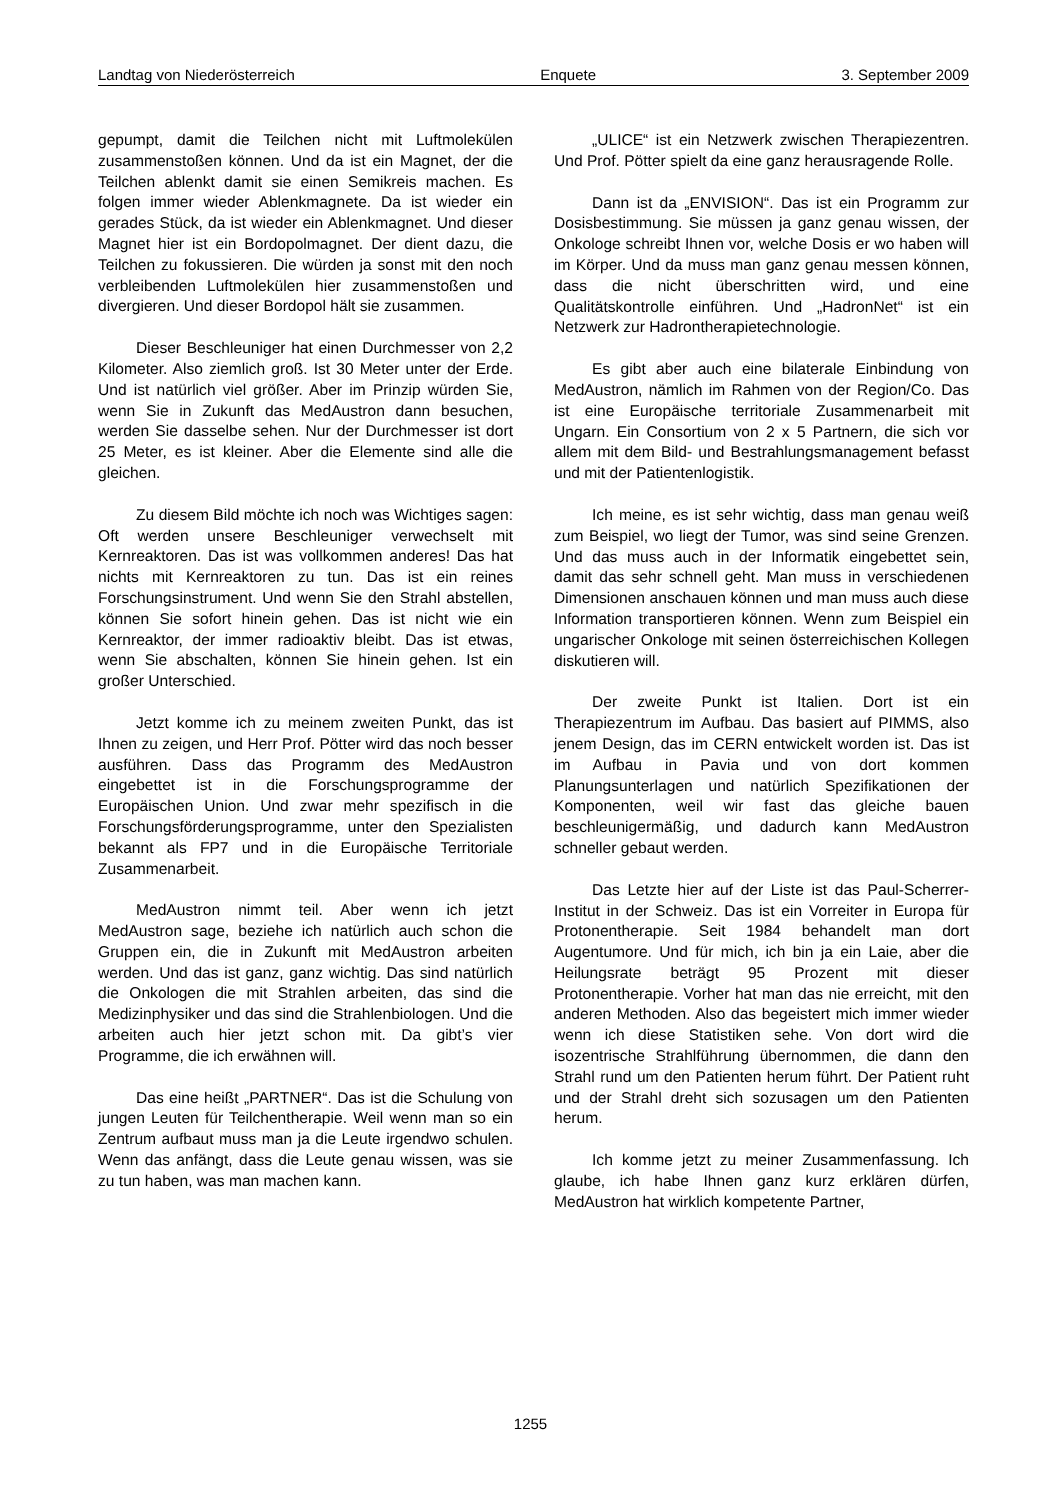Landtag von Niederösterreich Enquete 3. September 2009
gepumpt, damit die Teilchen nicht mit Luftmolekülen zusammenstoßen können. Und da ist ein Magnet, der die Teilchen ablenkt damit sie einen Semikreis machen. Es folgen immer wieder Ablenkmagnete. Da ist wieder ein gerades Stück, da ist wieder ein Ablenkmagnet. Und dieser Magnet hier ist ein Bordopolmagnet. Der dient dazu, die Teilchen zu fokussieren. Die würden ja sonst mit den noch verbleibenden Luftmolekülen hier zusammenstoßen und divergieren. Und dieser Bordopol hält sie zusammen.
Dieser Beschleuniger hat einen Durchmesser von 2,2 Kilometer. Also ziemlich groß. Ist 30 Meter unter der Erde. Und ist natürlich viel größer. Aber im Prinzip würden Sie, wenn Sie in Zukunft das MedAustron dann besuchen, werden Sie dasselbe sehen. Nur der Durchmesser ist dort 25 Meter, es ist kleiner. Aber die Elemente sind alle die gleichen.
Zu diesem Bild möchte ich noch was Wichtiges sagen: Oft werden unsere Beschleuniger verwechselt mit Kernreaktoren. Das ist was vollkommen anderes! Das hat nichts mit Kernreaktoren zu tun. Das ist ein reines Forschungsinstrument. Und wenn Sie den Strahl abstellen, können Sie sofort hinein gehen. Das ist nicht wie ein Kernreaktor, der immer radioaktiv bleibt. Das ist etwas, wenn Sie abschalten, können Sie hinein gehen. Ist ein großer Unterschied.
Jetzt komme ich zu meinem zweiten Punkt, das ist Ihnen zu zeigen, und Herr Prof. Pötter wird das noch besser ausführen. Dass das Programm des MedAustron eingebettet ist in die Forschungsprogramme der Europäischen Union. Und zwar mehr spezifisch in die Forschungsförderungsprogramme, unter den Spezialisten bekannt als FP7 und in die Europäische Territoriale Zusammenarbeit.
MedAustron nimmt teil. Aber wenn ich jetzt MedAustron sage, beziehe ich natürlich auch schon die Gruppen ein, die in Zukunft mit MedAustron arbeiten werden. Und das ist ganz, ganz wichtig. Das sind natürlich die Onkologen die mit Strahlen arbeiten, das sind die Medizinphysiker und das sind die Strahlenbiologen. Und die arbeiten auch hier jetzt schon mit. Da gibt’s vier Programme, die ich erwähnen will.
Das eine heißt „PARTNER“. Das ist die Schulung von jungen Leuten für Teilchentherapie. Weil wenn man so ein Zentrum aufbaut muss man ja die Leute irgendwo schulen. Wenn das anfängt, dass die Leute genau wissen, was sie zu tun haben, was man machen kann.
„ULICE“ ist ein Netzwerk zwischen Therapiezentren. Und Prof. Pötter spielt da eine ganz herausragende Rolle.
Dann ist da „ENVISION“. Das ist ein Programm zur Dosisbestimmung. Sie müssen ja ganz genau wissen, der Onkologe schreibt Ihnen vor, welche Dosis er wo haben will im Körper. Und da muss man ganz genau messen können, dass die nicht überschritten wird, und eine Qualitätskontrolle einführen. Und „HadronNet“ ist ein Netzwerk zur Hadrontherapietechnologie.
Es gibt aber auch eine bilaterale Einbindung von MedAustron, nämlich im Rahmen von der Region/Co. Das ist eine Europäische territoriale Zusammenarbeit mit Ungarn. Ein Consortium von 2 x 5 Partnern, die sich vor allem mit dem Bild- und Bestrahlungsmanagement befasst und mit der Patientenlogistik.
Ich meine, es ist sehr wichtig, dass man genau weiß zum Beispiel, wo liegt der Tumor, was sind seine Grenzen. Und das muss auch in der Informatik eingebettet sein, damit das sehr schnell geht. Man muss in verschiedenen Dimensionen anschauen können und man muss auch diese Information transportieren können. Wenn zum Beispiel ein ungarischer Onkologe mit seinen österreichischen Kollegen diskutieren will.
Der zweite Punkt ist Italien. Dort ist ein Therapiezentrum im Aufbau. Das basiert auf PIMMS, also jenem Design, das im CERN entwickelt worden ist. Das ist im Aufbau in Pavia und von dort kommen Planungsunterlagen und natürlich Spezifikationen der Komponenten, weil wir fast das gleiche bauen beschleunigermäßig, und dadurch kann MedAustron schneller gebaut werden.
Das Letzte hier auf der Liste ist das Paul-Scherrer-Institut in der Schweiz. Das ist ein Vorreiter in Europa für Protonentherapie. Seit 1984 behandelt man dort Augentumore. Und für mich, ich bin ja ein Laie, aber die Heilungsrate beträgt 95 Prozent mit dieser Protonentherapie. Vorher hat man das nie erreicht, mit den anderen Methoden. Also das begeistert mich immer wieder wenn ich diese Statistiken sehe. Von dort wird die isozentrische Strahlführung übernommen, die dann den Strahl rund um den Patienten herum führt. Der Patient ruht und der Strahl dreht sich sozusagen um den Patienten herum.
Ich komme jetzt zu meiner Zusammenfassung. Ich glaube, ich habe Ihnen ganz kurz erklären dürfen, MedAustron hat wirklich kompetente Partner,
1255